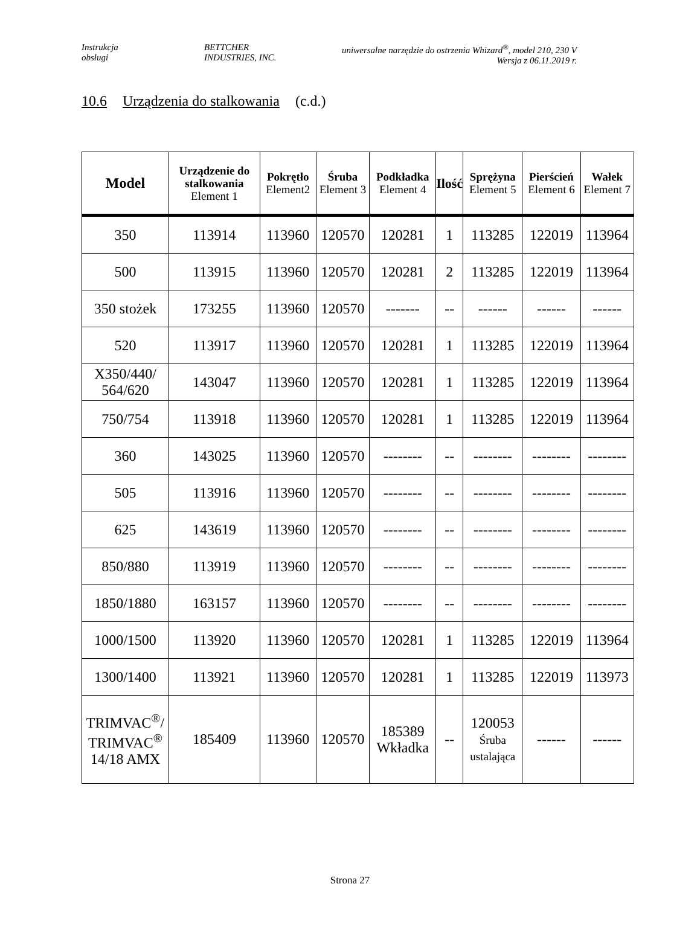Instrukcja
obsługi
BETTCHER
INDUSTRIES, INC.
uniwersalne narzędzie do ostrzenia Whizard<sup>®</sup>, model 210, 230 V
Wersja z 06.11.2019 r.
10.6 Urządzenia do stalkowania (c.d.)
| Model | Urządzenie do stalkowania Element 1 | Pokrętło Element2 | Śruba Element 3 | Podkładka Element 4 | Ilość | Sprężyna Element 5 | Pierścień Element 6 | Wałek Element 7 |
| --- | --- | --- | --- | --- | --- | --- | --- | --- |
| 350 | 113914 | 113960 | 120570 | 120281 | 1 | 113285 | 122019 | 113964 |
| 500 | 113915 | 113960 | 120570 | 120281 | 2 | 113285 | 122019 | 113964 |
| 350 stożek | 173255 | 113960 | 120570 | ------- | -- | ------ | ------ | ------ |
| 520 | 113917 | 113960 | 120570 | 120281 | 1 | 113285 | 122019 | 113964 |
| X350/440/ 564/620 | 143047 | 113960 | 120570 | 120281 | 1 | 113285 | 122019 | 113964 |
| 750/754 | 113918 | 113960 | 120570 | 120281 | 1 | 113285 | 122019 | 113964 |
| 360 | 143025 | 113960 | 120570 | -------- | -- | -------- | -------- | -------- |
| 505 | 113916 | 113960 | 120570 | -------- | -- | -------- | -------- | -------- |
| 625 | 143619 | 113960 | 120570 | -------- | -- | -------- | -------- | -------- |
| 850/880 | 113919 | 113960 | 120570 | -------- | -- | -------- | -------- | -------- |
| 1850/1880 | 163157 | 113960 | 120570 | -------- | -- | -------- | -------- | -------- |
| 1000/1500 | 113920 | 113960 | 120570 | 120281 | 1 | 113285 | 122019 | 113964 |
| 1300/1400 | 113921 | 113960 | 120570 | 120281 | 1 | 113285 | 122019 | 113973 |
| TRIMVAC<sup>®</sup>/ TRIMVAC<sup>®</sup> 14/18 AMX | 185409 | 113960 | 120570 | 185389 Wkładka | -- | 120053 Śruba ustalająca | ------ | ------ |
Strona 27